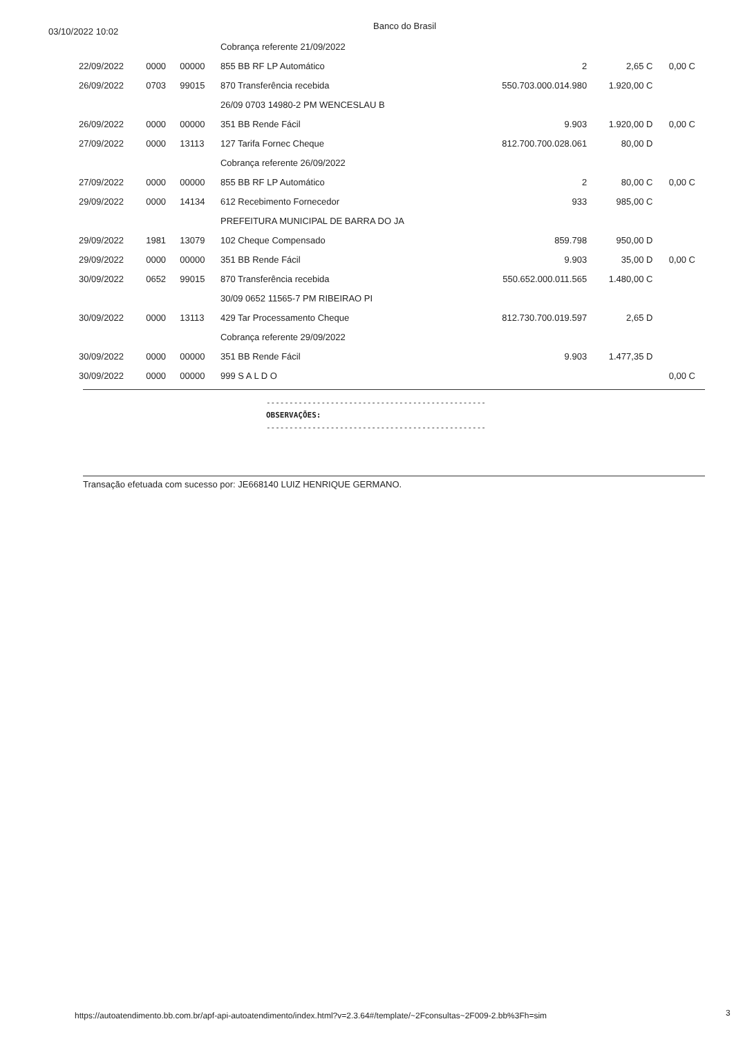03/10/2022 10:02
Banco do Brasil
| | | | Cobrança referente 21/09/2022 | | | |
| 22/09/2022 | 0000 | 00000 | 855 BB RF LP Automático | 2 | 2,65 C | 0,00 C |
| 26/09/2022 | 0703 | 99015 | 870 Transferência recebida | 550.703.000.014.980 | 1.920,00 C | |
| | | | 26/09 0703 14980-2 PM WENCESLAU B | | | |
| 26/09/2022 | 0000 | 00000 | 351 BB Rende Fácil | 9.903 | 1.920,00 D | 0,00 C |
| 27/09/2022 | 0000 | 13113 | 127 Tarifa Fornec Cheque | 812.700.700.028.061 | 80,00 D | |
| | | | Cobrança referente 26/09/2022 | | | |
| 27/09/2022 | 0000 | 00000 | 855 BB RF LP Automático | 2 | 80,00 C | 0,00 C |
| 29/09/2022 | 0000 | 14134 | 612 Recebimento Fornecedor | 933 | 985,00 C | |
| | | | PREFEITURA MUNICIPAL DE BARRA DO JA | | | |
| 29/09/2022 | 1981 | 13079 | 102 Cheque Compensado | 859.798 | 950,00 D | |
| 29/09/2022 | 0000 | 00000 | 351 BB Rende Fácil | 9.903 | 35,00 D | 0,00 C |
| 30/09/2022 | 0652 | 99015 | 870 Transferência recebida | 550.652.000.011.565 | 1.480,00 C | |
| | | | 30/09 0652 11565-7 PM RIBEIRAO PI | | | |
| 30/09/2022 | 0000 | 13113 | 429 Tar Processamento Cheque | 812.730.700.019.597 | 2,65 D | |
| | | | Cobrança referente 29/09/2022 | | | |
| 30/09/2022 | 0000 | 00000 | 351 BB Rende Fácil | 9.903 | 1.477,35 D | |
| 30/09/2022 | 0000 | 00000 | 999 S A L D O | | | 0,00 C |
------------------------------------------------
OBSERVAÇÕES:
------------------------------------------------
Transação efetuada com sucesso por: JE668140 LUIZ HENRIQUE GERMANO.
https://autoatendimento.bb.com.br/apf-api-autoatendimento/index.html?v=2.3.64#/template/~2Fconsultas~2F009-2.bb%3Fh=sim
3